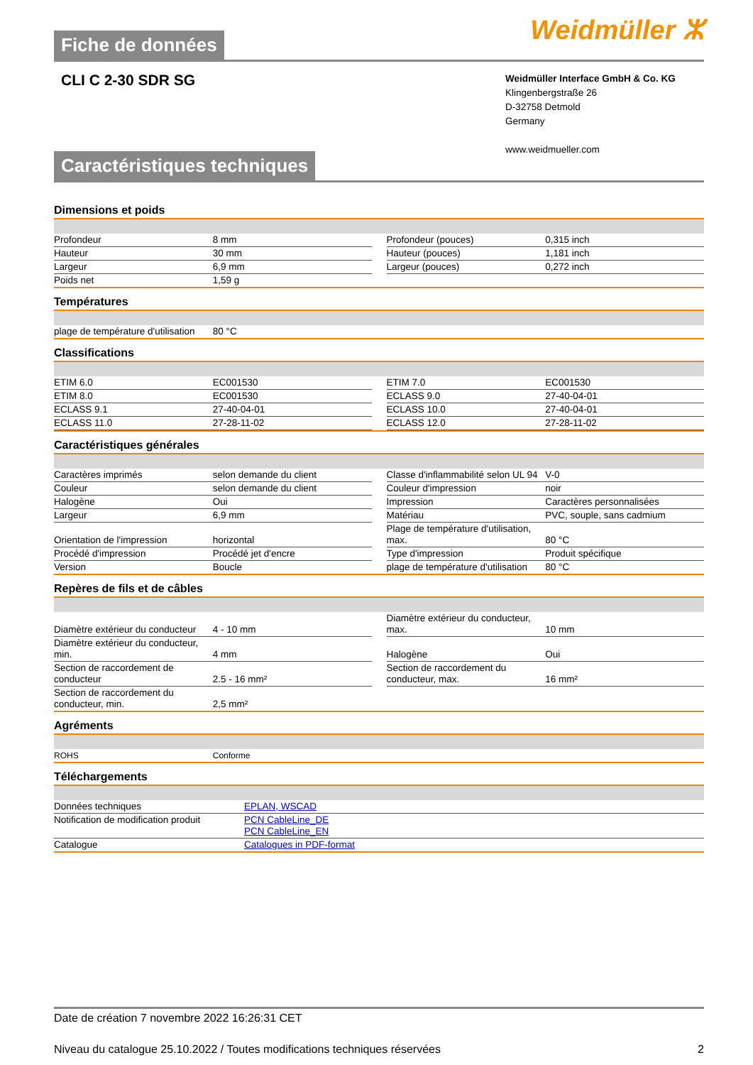Fiche de données Weidmüller ⵣ
CLI C 2-30 SDR SG
Weidmüller Interface GmbH & Co. KG
Klingenbergstraße 26
D-32758 Detmold
Germany
www.weidmueller.com
Caractéristiques techniques
Dimensions et poids
| Profondeur | 8 mm | | Profondeur (pouces) | 0,315 inch |
| Hauteur | 30 mm | | Hauteur (pouces) | 1,181 inch |
| Largeur | 6,9 mm | | Largeur (pouces) | 0,272 inch |
| Poids net | 1,59 g | | | |
Températures
| plage de température d'utilisation | 80 °C | | | |
Classifications
| ETIM 6.0 | EC001530 | | ETIM 7.0 | EC001530 |
| ETIM 8.0 | EC001530 | | ECLASS 9.0 | 27-40-04-01 |
| ECLASS 9.1 | 27-40-04-01 | | ECLASS 10.0 | 27-40-04-01 |
| ECLASS 11.0 | 27-28-11-02 | | ECLASS 12.0 | 27-28-11-02 |
Caractéristiques générales
| Caractères imprimés | selon demande du client | | Classe d'inflammabilité selon UL 94 | V-0 |
| Couleur | selon demande du client | | Couleur d'impression | noir |
| Halogène | Oui | | Impression | Caractères personnalisées |
| Largeur | 6,9 mm | | Matériau | PVC, souple, sans cadmium |
| Orientation de l'impression | horizontal | | Plage de température d'utilisation, max. | 80 °C |
| Procédé d'impression | Procédé jet d'encre | | Type d'impression | Produit spécifique |
| Version | Boucle | | plage de température d'utilisation | 80 °C |
Repères de fils et de câbles
| Diamètre extérieur du conducteur | 4 - 10 mm | | Diamètre extérieur du conducteur, max. | 10 mm |
| Diamètre extérieur du conducteur, min. | 4 mm | | Halogène | Oui |
| Section de raccordement de conducteur | 2.5 - 16 mm² | | Section de raccordement du conducteur, max. | 16 mm² |
| Section de raccordement du conducteur, min. | 2,5 mm² | | | |
Agréments
| ROHS | Conforme | | | |
Téléchargements
| Données techniques | EPLAN, WSCAD |
| Notification de modification produit | PCN CableLine_DE PCN CableLine_EN |
| Catalogue | Catalogues in PDF-format |
Date de création 7 novembre 2022 16:26:31 CET
Niveau du catalogue 25.10.2022 / Toutes modifications techniques réservées 2